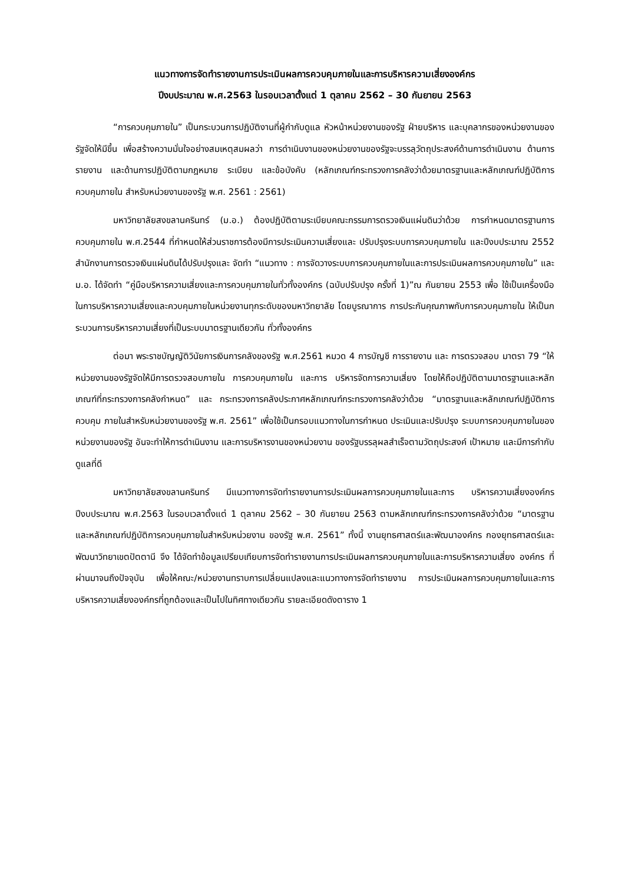แนวทางการจัดทำรายงานการประเมินผลการควบคุมภายในและการบริหารความเสี่ยงองค์กร
ปีงบประมาณ พ.ศ.2563 ในรอบเวลาตั้งแต่ 1 ตุลาคม 2562 – 30 กันยายน 2563
“การควบคุมภายใน” เป็นกระบวนการปฏิบัติงานที่ผู้กำกับดูแล หัวหน้าหน่วยงานของรัฐ ฝ่ายบริหาร และบุคลากรของหน่วยงานของรัฐจัดให้มีขึ้น เพื่อสร้างความมั่นใจอย่างสมเหตุสมผลว่า การดำเนินงานของหน่วยงานของรัฐจะบรรลุวัตถุประสงค์ด้านการดำเนินงาน ด้านการรายงาน และด้านการปฏิบัติตามกฎหมาย ระเบียบ และข้อบังคับ (หลักเกณฑ์กระทรวงการคลังว่าด้วยมาตรฐานและหลักเกณฑ์ปฏิบัติการควบคุมภายใน สำหรับหน่วยงานของรัฐ พ.ศ. 2561 : 2561)
มหาวิทยาลัยสงขลานครินทร์ (ม.อ.) ต้องปฏิบัติตามระเบียบคณะกรรมการตรวจเงินแผ่นดินว่าด้วย การกำหนดมาตรฐานการควบคุมภายใน พ.ศ.2544 ที่กำหนดให้ส่วนราชการต้องมีการประเมินความเสี่ยงและ ปรับปรุงระบบการควบคุมภายใน และปีงบประมาณ 2552 สำนักงานการตรวจเงินแผ่นดินได้ปรับปรุงและ จัดทำ “แนวทาง : การจัดวางระบบการควบคุมภายในและการประเมินผลการควบคุมภายใน” และ ม.อ. ได้จัดทำ “คู่มือบริหารความเสี่ยงและการควบคุมภายในทั่วทั้งองค์กร (ฉบับปรับปรุง ครั้งที่ 1)”ณ กันยายน 2553 เพื่อ ใช้เป็นเครื่องมือในการบริหารความเสี่ยงและควบคุมภายในหน่วยงานทุกระดับของมหาวิทยาลัย โดยบูรณาการ การประกันคุณภาพกับการควบคุมภายใน ให้เป็นกระบวนการบริหารความเสี่ยงที่เป็นระบบมาตรฐานเดียวกัน ทั่วทั้งองค์กร
ต่อมา พระราชบัญญัติวินัยการเงินการคลังของรัฐ พ.ศ.2561 หมวด 4 การบัญชี การรายงาน และ การตรวจสอบ มาตรา 79 “ให้หน่วยงานของรัฐจัดให้มีการตรวจสอบภายใน การควบคุมภายใน และการ บริหารจัดการความเสี่ยง โดยให้ถือปฏิบัติตามมาตรฐานและหลักเกณฑ์ที่กระทรวงการคลังกำหนด” และ กระทรวงการคลังประกาศหลักเกณฑ์กระทรวงการคลังว่าด้วย “มาตรฐานและหลักเกณฑ์ปฏิบัติการควบคุม ภายในสำหรับหน่วยงานของรัฐ พ.ศ. 2561” เพื่อใช้เป็นกรอบแนวทางในการกำหนด ประเมินและปรับปรุง ระบบการควบคุมภายในของหน่วยงานของรัฐ อันจะทำให้การดำเนินงาน และการบริหารงานของหน่วยงาน ของรัฐบรรลุผลสำเร็จตามวัตถุประสงค์ เป้าหมาย และมีการกำกับดูแลที่ดี
มหาวิทยาลัยสงขลานครินทร์ มีแนวทางการจัดทำรายงานการประเมินผลการควบคุมภายในและการ บริหารความเสี่ยงองค์กร ปีงบประมาณ พ.ศ.2563 ในรอบเวลาตั้งแต่ 1 ตุลาคม 2562 – 30 กันยายน 2563 ตามหลักเกณฑ์กระทรวงการคลังว่าด้วย “มาตรฐานและหลักเกณฑ์ปฏิบัติการควบคุมภายในสำหรับหน่วยงาน ของรัฐ พ.ศ. 2561” ทั้งนี้ งานยุทธศาสตร์และพัฒนาองค์กร กองยุทธศาสตร์และพัฒนาวิทยาเขตปัตตานี จึง ได้จัดทำข้อมูลเปรียบเทียบการจัดทำรายงานการประเมินผลการควบคุมภายในและการบริหารความเสี่ยง องค์กร ที่ผ่านมาจนถึงปัจจุบัน เพื่อให้คณะ/หน่วยงานทราบการเปลี่ยนแปลงและแนวทางการจัดทำรายงาน การประเมินผลการควบคุมภายในและการบริหารความเสี่ยงองค์กรที่ถูกต้องและเป็นไปในทิศทางเดียวกัน รายละเอียดดังตาราง 1